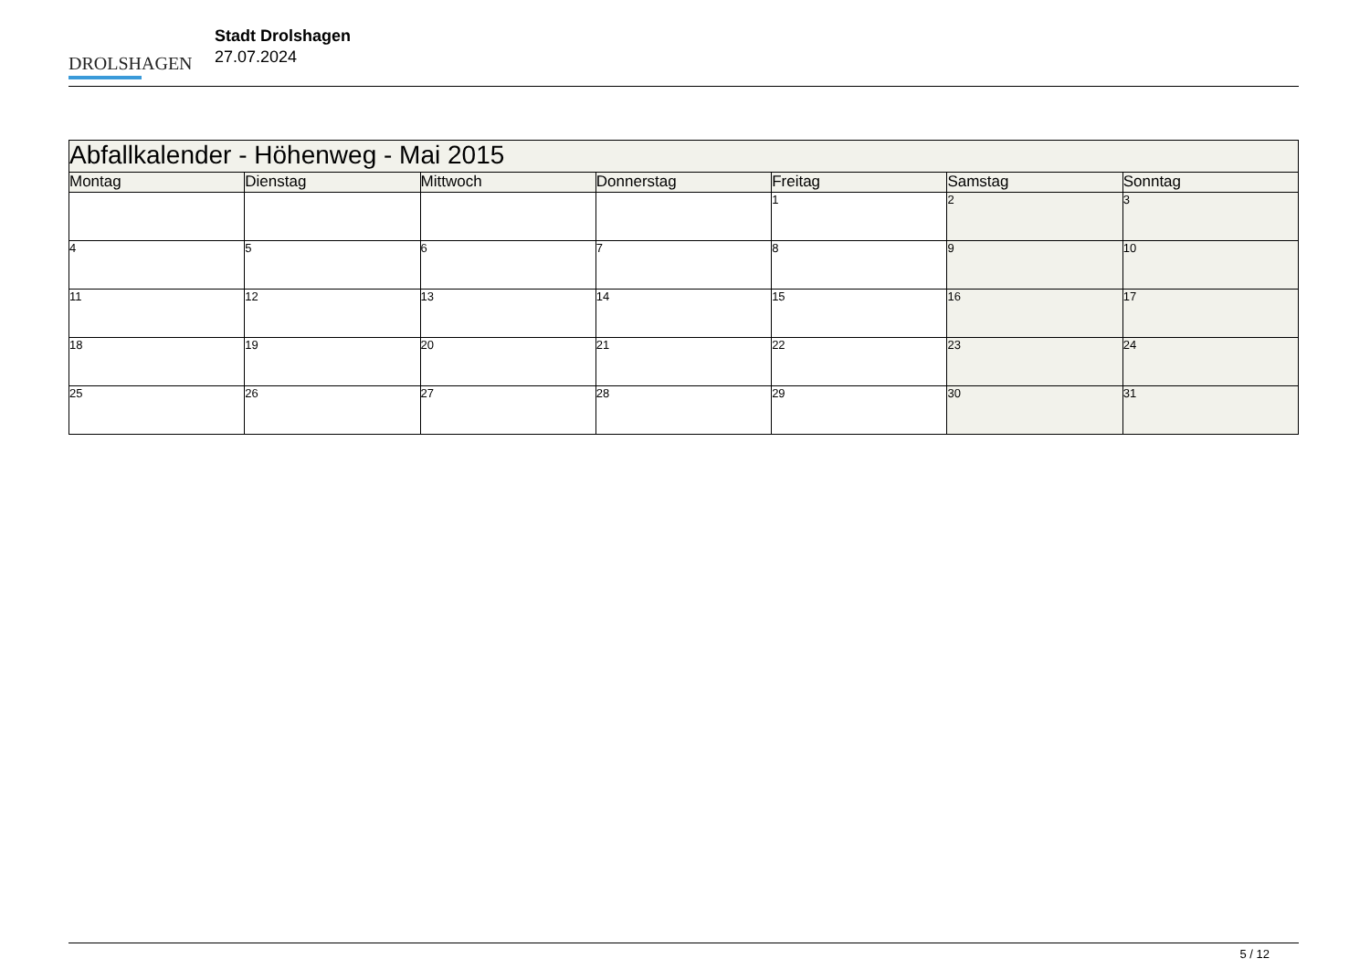DROLSHAGEN
Stadt Drolshagen
27.07.2024
| Abfallkalender - Höhenweg - Mai 2015 | | | | | | |
| --- | --- | --- | --- | --- | --- | --- |
| Montag | Dienstag | Mittwoch | Donnerstag | Freitag | Samstag | Sonntag |
| | | | | 1 | 2 | 3 |
| 4 | 5 | 6 | 7 | 8 | 9 | 10 |
| 11 | 12 | 13 | 14 | 15 | 16 | 17 |
| 18 | 19 | 20 | 21 | 22 | 23 | 24 |
| 25 | 26 | 27 | 28 | 29 | 30 | 31 |
5 / 12